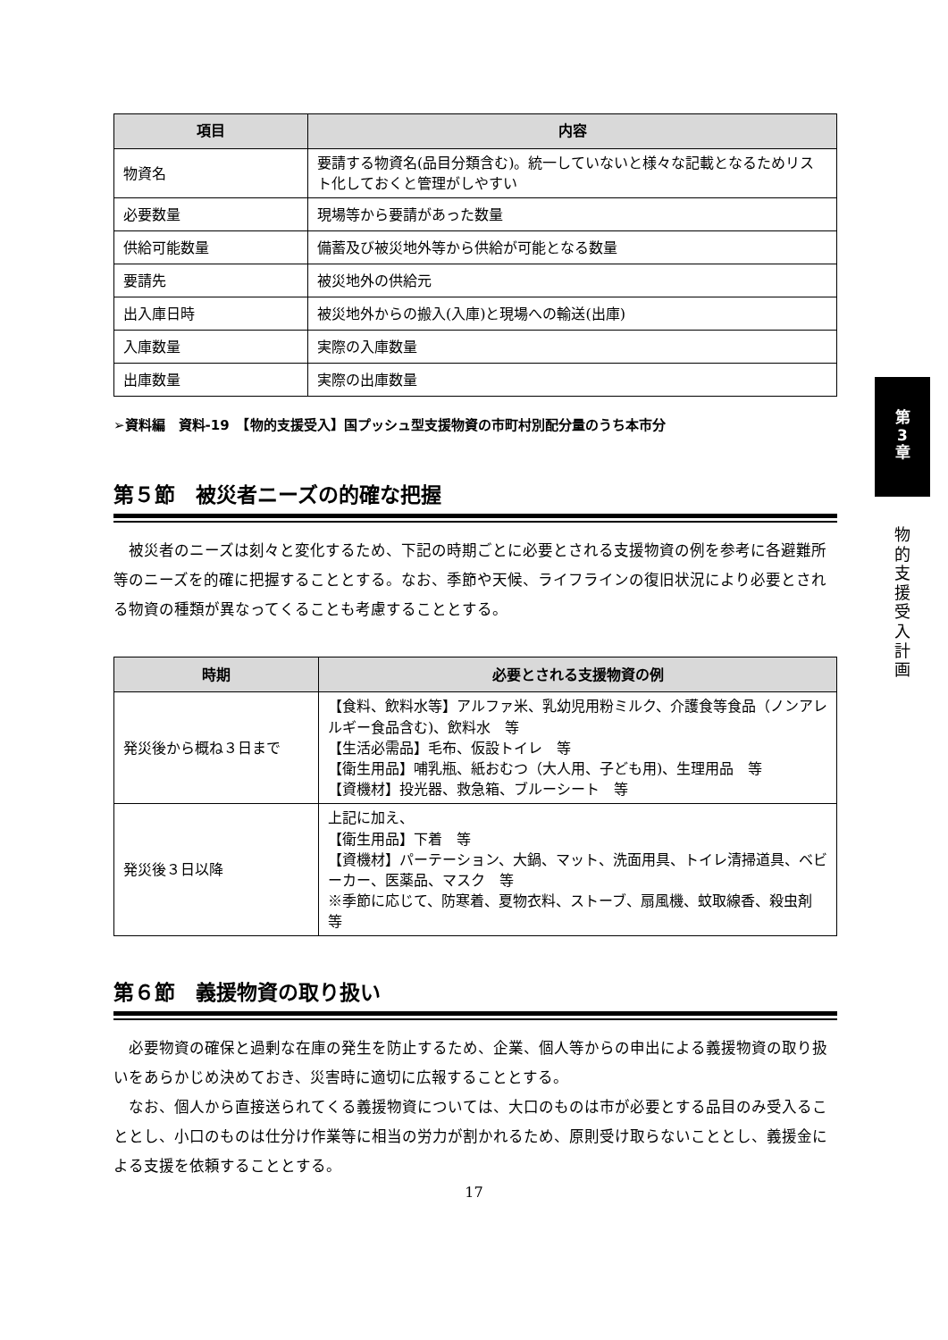| 項目 | 内容 |
| --- | --- |
| 物資名 | 要請する物資名(品目分類含む)。統一していないと様々な記載となるためリスト化しておくと管理がしやすい |
| 必要数量 | 現場等から要請があった数量 |
| 供給可能数量 | 備蓄及び被災地外等から供給が可能となる数量 |
| 要請先 | 被災地外の供給元 |
| 出入庫日時 | 被災地外からの搬入(入庫)と現場への輸送(出庫) |
| 入庫数量 | 実際の入庫数量 |
| 出庫数量 | 実際の出庫数量 |
➢資料編　資料-19　【物的支援受入】国プッシュ型支援物資の市町村別配分量のうち本市分
第５節　被災者ニーズの的確な把握
被災者のニーズは刻々と変化するため、下記の時期ごとに必要とされる支援物資の例を参考に各避難所等のニーズを的確に把握することとする。なお、季節や天候、ライフラインの復旧状況により必要とされる物資の種類が異なってくることも考慮することとする。
| 時期 | 必要とされる支援物資の例 |
| --- | --- |
| 発災後から概ね３日まで | 【食料、飲料水等】アルファ米、乳幼児用粉ミルク、介護食等食品（ノンアレルギー食品含む)、飲料水 等 【生活必需品】毛布、仮設トイレ 等 【衛生用品】哺乳瓶、紙おむつ（大人用、子ども用)、生理用品 等 【資機材】投光器、救急箱、ブルーシート 等 |
| 発災後３日以降 | 上記に加え、 【衛生用品】下着 等 【資機材】パーテーション、大鍋、マット、洗面用具、トイレ清掃道具、ベビーカー、医薬品、マスク 等 ※季節に応じて、防寒着、夏物衣料、ストーブ、扇風機、蚊取線香、殺虫剤 等 |
第６節　義援物資の取り扱い
必要物資の確保と過剰な在庫の発生を防止するため、企業、個人等からの申出による義援物資の取り扱いをあらかじめ決めておき、災害時に適切に広報することとする。
なお、個人から直接送られてくる義援物資については、大口のものは市が必要とする品目のみ受入ることとし、小口のものは仕分け作業等に相当の労力が割かれるため、原則受け取らないこととし、義援金による支援を依頼することとする。
第
3
章
物
的
支
援
受
入
計
画
17